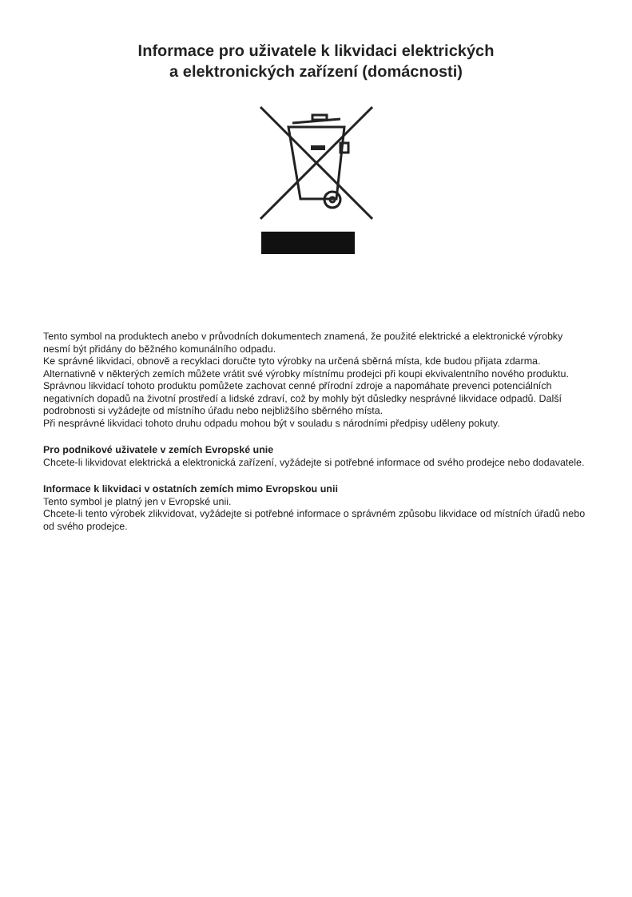Informace pro uživatele k likvidaci elektrických
a elektronických zařízení (domácnosti)
Tento symbol na produktech anebo v průvodních dokumentech znamená, že použité elektrické a elektronické výrobky nesmí být přidány do běžného komunálního odpadu.
Ke správné likvidaci, obnově a recyklaci doručte tyto výrobky na určená sběrná místa, kde budou přijata zdarma. Alternativně v některých zemích můžete vrátit své výrobky místnímu prodejci při koupi ekvivalentního nového produktu.
Správnou likvidací tohoto produktu pomůžete zachovat cenné přírodní zdroje a napomáhate prevenci potenciálních negativních dopadů na životní prostředí a lidské zdraví, což by mohly být důsledky nesprávné likvidace odpadů. Další podrobnosti si vyžádejte od místního úřadu nebo nejbližšího sběrného místa.
Při nesprávné likvidaci tohoto druhu odpadu mohou být v souladu s národními předpisy uděleny pokuty.
Pro podnikové uživatele v zemích Evropské unie
Chcete-li likvidovat elektrická a elektronická zařízení, vyžádejte si potřebné informace od svého prodejce nebo dodavatele.
Informace k likvidaci v ostatních zemích mimo Evropskou unii
Tento symbol je platný jen v Evropské unii.
Chcete-li tento výrobek zlikvidovat, vyžádejte si potřebné informace o správném způsobu likvidace od místních úřadů nebo od svého prodejce.